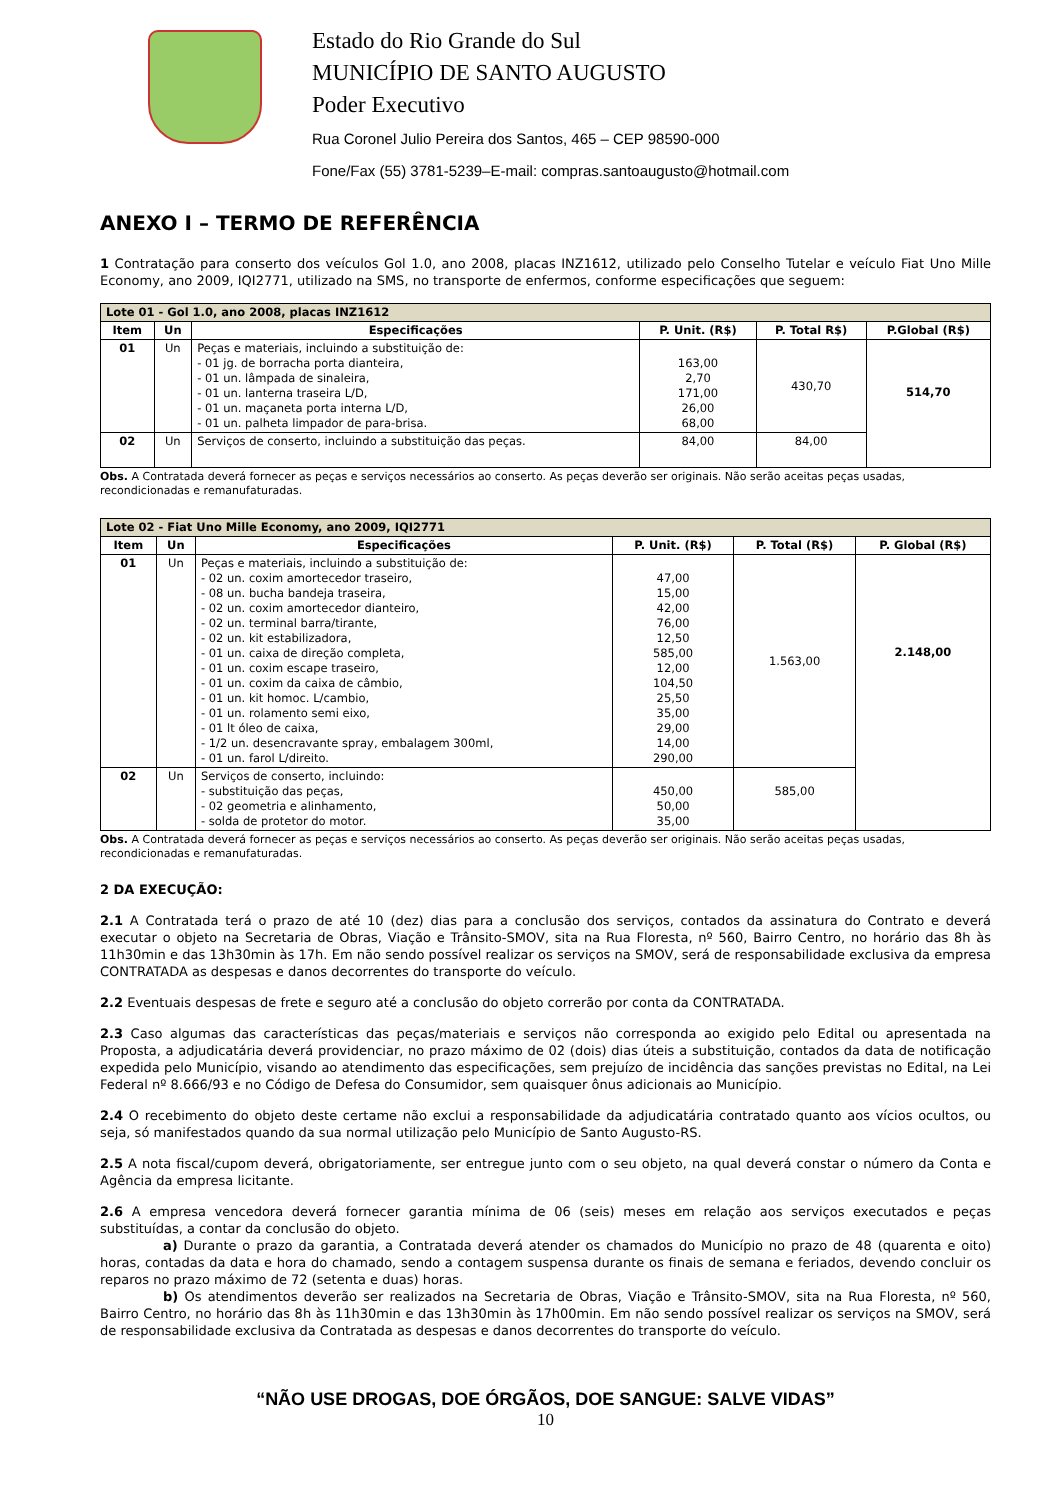Estado do Rio Grande do Sul
MUNICÍPIO DE SANTO AUGUSTO
Poder Executivo
Rua Coronel Julio Pereira dos Santos, 465 – CEP 98590-000
Fone/Fax (55) 3781-5239–E-mail: compras.santoaugusto@hotmail.com
ANEXO I – TERMO DE REFERÊNCIA
1 Contratação para conserto dos veículos Gol 1.0, ano 2008, placas INZ1612, utilizado pelo Conselho Tutelar e veículo Fiat Uno Mille Economy, ano 2009, IQI2771, utilizado na SMS, no transporte de enfermos, conforme especificações que seguem:
| Lote 01 - Gol 1.0, ano 2008, placas INZ1612 | | | | | |
| --- | --- | --- | --- | --- | --- |
| Item | Un | Especificações | P. Unit. (R$) | P. Total R$) | P.Global (R$) |
| 01 | Un | Peças e materiais, incluindo a substituição de: - 01 jg. de borracha porta dianteira, - 01 un. lâmpada de sinaleira, - 01 un. lanterna traseira L/D, - 01 un. maçaneta porta interna L/D, - 01 un. palheta limpador de para-brisa. | 163,00 2,70 171,00 26,00 68,00 | 430,70 | 514,70 |
| 02 | Un | Serviços de conserto, incluindo a substituição das peças. | 84,00 | 84,00 | |
Obs. A Contratada deverá fornecer as peças e serviços necessários ao conserto. As peças deverão ser originais. Não serão aceitas peças usadas, recondicionadas e remanufaturadas.
| Lote 02 - Fiat Uno Mille Economy, ano 2009, IQI2771 | | | | | |
| --- | --- | --- | --- | --- | --- |
| Item | Un | Especificações | P. Unit. (R$) | P. Total (R$) | P. Global (R$) |
| 01 | Un | Peças e materiais, incluindo a substituição de: - 02 un. coxim amortecedor traseiro, - 08 un. bucha bandeja traseira, - 02 un. coxim amortecedor dianteiro, - 02 un. terminal barra/tirante, - 02 un. kit estabilizadora, - 01 un. caixa de direção completa, - 01 un. coxim escape traseiro, - 01 un. coxim da caixa de câmbio, - 01 un. kit homoc. L/cambio, - 01 un. rolamento semi eixo, - 01 lt óleo de caixa, - 1/2 un. desencravante spray, embalagem 300ml, - 01 un. farol L/direito. | 47,00 15,00 42,00 76,00 12,50 585,00 12,00 104,50 25,50 35,00 29,00 14,00 290,00 | 1.563,00 | 2.148,00 |
| 02 | Un | Serviços de conserto, incluindo: - substituição das peças, - 02 geometria e alinhamento, - solda de protetor do motor. | 450,00 50,00 35,00 | 585,00 | |
Obs. A Contratada deverá fornecer as peças e serviços necessários ao conserto. As peças deverão ser originais. Não serão aceitas peças usadas, recondicionadas e remanufaturadas.
2 DA EXECUÇÃO:
2.1 A Contratada terá o prazo de até 10 (dez) dias para a conclusão dos serviços, contados da assinatura do Contrato e deverá executar o objeto na Secretaria de Obras, Viação e Trânsito-SMOV, sita na Rua Floresta, nº 560, Bairro Centro, no horário das 8h às 11h30min e das 13h30min às 17h. Em não sendo possível realizar os serviços na SMOV, será de responsabilidade exclusiva da empresa CONTRATADA as despesas e danos decorrentes do transporte do veículo.
2.2 Eventuais despesas de frete e seguro até a conclusão do objeto correrão por conta da CONTRATADA.
2.3 Caso algumas das características das peças/materiais e serviços não corresponda ao exigido pelo Edital ou apresentada na Proposta, a adjudicatária deverá providenciar, no prazo máximo de 02 (dois) dias úteis a substituição, contados da data de notificação expedida pelo Município, visando ao atendimento das especificações, sem prejuízo de incidência das sanções previstas no Edital, na Lei Federal nº 8.666/93 e no Código de Defesa do Consumidor, sem quaisquer ônus adicionais ao Município.
2.4 O recebimento do objeto deste certame não exclui a responsabilidade da adjudicatária contratado quanto aos vícios ocultos, ou seja, só manifestados quando da sua normal utilização pelo Município de Santo Augusto-RS.
2.5 A nota fiscal/cupom deverá, obrigatoriamente, ser entregue junto com o seu objeto, na qual deverá constar o número da Conta e Agência da empresa licitante.
2.6 A empresa vencedora deverá fornecer garantia mínima de 06 (seis) meses em relação aos serviços executados e peças substituídas, a contar da conclusão do objeto.
a) Durante o prazo da garantia, a Contratada deverá atender os chamados do Município no prazo de 48 (quarenta e oito) horas, contadas da data e hora do chamado, sendo a contagem suspensa durante os finais de semana e feriados, devendo concluir os reparos no prazo máximo de 72 (setenta e duas) horas.
b) Os atendimentos deverão ser realizados na Secretaria de Obras, Viação e Trânsito-SMOV, sita na Rua Floresta, nº 560, Bairro Centro, no horário das 8h às 11h30min e das 13h30min às 17h00min. Em não sendo possível realizar os serviços na SMOV, será de responsabilidade exclusiva da Contratada as despesas e danos decorrentes do transporte do veículo.
“NÃO USE DROGAS, DOE ÓRGÃOS, DOE SANGUE: SALVE VIDAS”
10